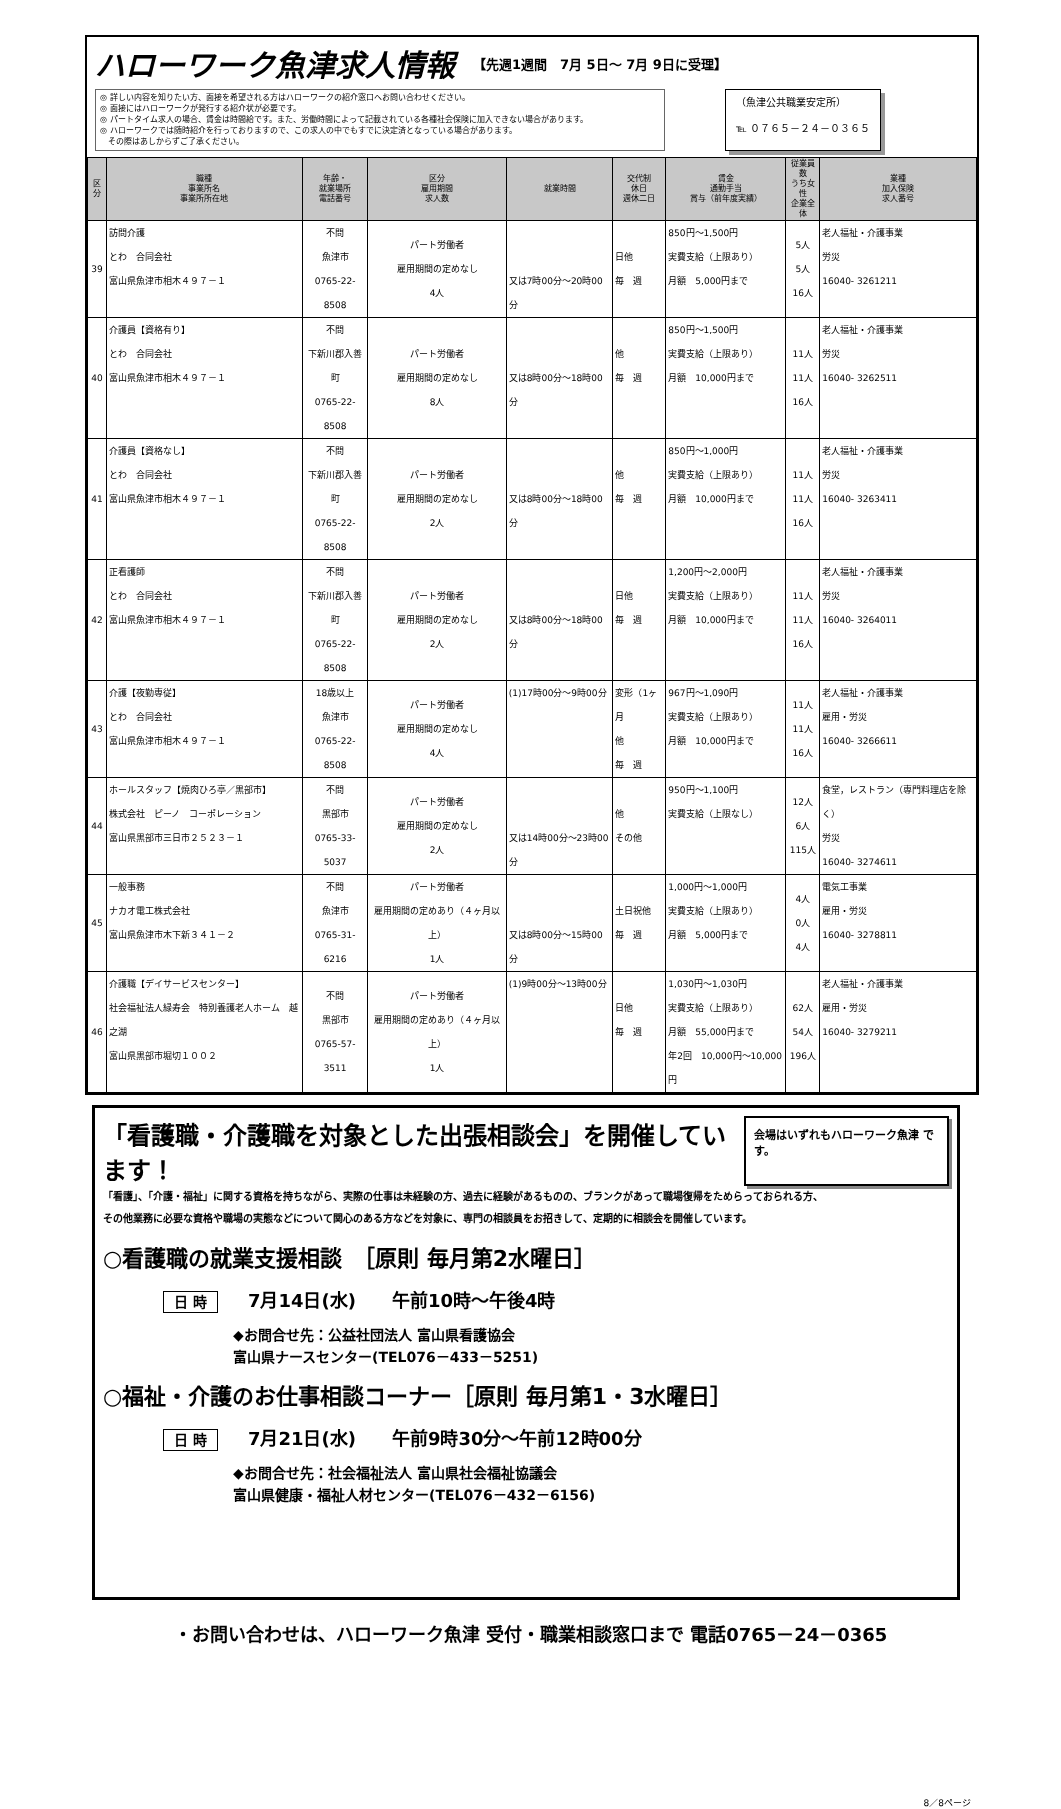ハローワーク魚津求人情報 【先週1週間　7月 5日～ 7月 9日に受理】
◎ 詳しい内容を知りたい方、面接を希望される方はハローワークの紹介窓口へお問い合わせください。
◎ 面接にはハローワークが発行する紹介状が必要です。
◎ パートタイム求人の場合、賃金は時間給です。また、労働時間によって記載されている各種社会保険に加入できない場合があります。
◎ ハローワークでは随時紹介を行っておりますので、この求人の中でもすでに決定済となっている場合があります。
　その際はあしからずご了承ください。
（魚津公共職業安定所）
℡ ０７６５－２４－０３６５
| 区分 | 職種 事業所名 事業所所在地 | 年齢・ 就業場所 電話番号 | 区分 雇用期間 求人数 | 就業時間 | 交代制 休日 週休二日 | 賃金 通勤手当 賞与（前年度実績） | 従業員数 うち女性 企業全体 | 業種 加入保険 求人番号 |
| --- | --- | --- | --- | --- | --- | --- | --- | --- |
| 39 | 訪問介護 とわ 合同会社 富山県魚津市相木４９７－１ | 不問 魚津市 0765-22-8508 | パート労働者 雇用期間の定めなし 4人 | 又は7時00分～20時00分 | 日他 毎 週 | 850円～1,500円 実費支給（上限あり） 月額 5,000円まで | 5人 5人 16人 | 老人福祉・介護事業 労災 16040- 3261211 |
| 40 | 介護員【資格有り】 とわ 合同会社 富山県魚津市相木４９７－１ | 不問 下新川郡入善町 0765-22-8508 | パート労働者 雇用期間の定めなし 8人 | 又は8時00分～18時00分 | 他 毎 週 | 850円～1,500円 実費支給（上限あり） 月額 10,000円まで | 11人 11人 16人 | 老人福祉・介護事業 労災 16040- 3262511 |
| 41 | 介護員【資格なし】 とわ 合同会社 富山県魚津市相木４９７－１ | 不問 下新川郡入善町 0765-22-8508 | パート労働者 雇用期間の定めなし 2人 | 又は8時00分～18時00分 | 他 毎 週 | 850円～1,000円 実費支給（上限あり） 月額 10,000円まで | 11人 11人 16人 | 老人福祉・介護事業 労災 16040- 3263411 |
| 42 | 正看護師 とわ 合同会社 富山県魚津市相木４９７－１ | 不問 下新川郡入善町 0765-22-8508 | パート労働者 雇用期間の定めなし 2人 | 又は8時00分～18時00分 | 日他 毎 週 | 1,200円～2,000円 実費支給（上限あり） 月額 10,000円まで | 11人 11人 16人 | 老人福祉・介護事業 労災 16040- 3264011 |
| 43 | 介護【夜勤専従】 とわ 合同会社 富山県魚津市相木４９７－１ | 18歳以上 魚津市 0765-22-8508 | パート労働者 雇用期間の定めなし 4人 | (1)17時00分～9時00分 | 変形（1ヶ月 他 毎 週 | 967円～1,090円 実費支給（上限あり） 月額 10,000円まで | 11人 11人 16人 | 老人福祉・介護事業 雇用・労災 16040- 3266611 |
| 44 | ホールスタッフ【焼肉ひろ亭／黒部市】 株式会社 ピーノ コーポレーション 富山県黒部市三日市２５２３－１ | 不問 黒部市 0765-33-5037 | パート労働者 雇用期間の定めなし 2人 | 又は14時00分～23時00分 | 他 その他 | 950円～1,100円 実費支給（上限なし） | 12人 6人 115人 | 食堂，レストラン（専門料理店を除く） 労災 16040- 3274611 |
| 45 | 一般事務 ナカオ電工株式会社 富山県魚津市木下新３４１－２ | 不問 魚津市 0765-31-6216 | パート労働者 雇用期間の定めあり（４ヶ月以上） 1人 | 又は8時00分～15時00分 | 土日祝他 毎 週 | 1,000円～1,000円 実費支給（上限あり） 月額 5,000円まで | 4人 0人 4人 | 電気工事業 雇用・労災 16040- 3278811 |
| 46 | 介護職【デイサービスセンター】 社会福祉法人緑寿会 特別養護老人ホーム 越之湖 富山県黒部市堀切１００２ | 不問 黒部市 0765-57-3511 | パート労働者 雇用期間の定めあり（４ヶ月以上） 1人 | (1)9時00分～13時00分 | 日他 毎 週 | 1,030円～1,030円 実費支給（上限あり） 月額 55,000円まで 年2回 10,000円～10,000円 | 62人 54人 196人 | 老人福祉・介護事業 雇用・労災 16040- 3279211 |
「看護職・介護職を対象とした出張相談会」を開催しています！
会場はいずれもハローワーク魚津 です。
「看護」、「介護・福祉」に関する資格を持ちながら、実際の仕事は未経験の方、過去に経験があるものの、ブランクがあって職場復帰をためらっておられる方、
その他業務に必要な資格や職場の実態などについて関心のある方などを対象に、専門の相談員をお招きして、定期的に相談会を開催しています。
○看護職の就業支援相談　［原則 毎月第2水曜日］
日 時 7月14日(水)　　午前10時～午後4時
◆お問合せ先：公益社団法人 富山県看護協会
富山県ナースセンター(TEL076－433－5251)
○福祉・介護のお仕事相談コーナー［原則 毎月第1・3水曜日］
日 時 7月21日(水)　　午前9時30分～午前12時00分
◆お問合せ先：社会福祉法人 富山県社会福祉協議会
富山県健康・福祉人材センター(TEL076－432－6156)
・お問い合わせは、ハローワーク魚津 受付・職業相談窓口まで 電話0765－24－0365
8／8ページ